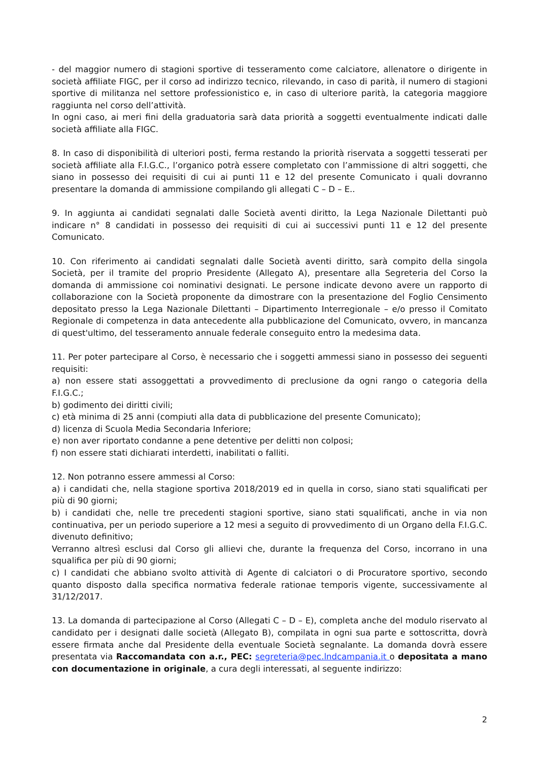- del maggior numero di stagioni sportive di tesseramento come calciatore, allenatore o dirigente in società affiliate FIGC, per il corso ad indirizzo tecnico, rilevando, in caso di parità, il numero di stagioni sportive di militanza nel settore professionistico e, in caso di ulteriore parità, la categoria maggiore raggiunta nel corso dell’attività.
In ogni caso, ai meri fini della graduatoria sarà data priorità a soggetti eventualmente indicati dalle società affiliate alla FIGC.
8. In caso di disponibilità di ulteriori posti, ferma restando la priorità riservata a soggetti tesserati per società affiliate alla F.I.G.C., l’organico potrà essere completato con l’ammissione di altri soggetti, che siano in possesso dei requisiti di cui ai punti 11 e 12 del presente Comunicato i quali dovranno presentare la domanda di ammissione compilando gli allegati C – D – E..
9. In aggiunta ai candidati segnalati dalle Società aventi diritto, la Lega Nazionale Dilettanti può indicare n° 8 candidati in possesso dei requisiti di cui ai successivi punti 11 e 12 del presente Comunicato.
10. Con riferimento ai candidati segnalati dalle Società aventi diritto, sarà compito della singola Società, per il tramite del proprio Presidente (Allegato A), presentare alla Segreteria del Corso la domanda di ammissione coi nominativi designati. Le persone indicate devono avere un rapporto di collaborazione con la Società proponente da dimostrare con la presentazione del Foglio Censimento depositato presso la Lega Nazionale Dilettanti – Dipartimento Interregionale – e/o presso il Comitato Regionale di competenza in data antecedente alla pubblicazione del Comunicato, ovvero, in mancanza di quest'ultimo, del tesseramento annuale federale conseguito entro la medesima data.
11. Per poter partecipare al Corso, è necessario che i soggetti ammessi siano in possesso dei seguenti requisiti:
a) non essere stati assoggettati a provvedimento di preclusione da ogni rango o categoria della F.I.G.C.;
b) godimento dei diritti civili;
c) età minima di 25 anni (compiuti alla data di pubblicazione del presente Comunicato);
d) licenza di Scuola Media Secondaria Inferiore;
e) non aver riportato condanne a pene detentive per delitti non colposi;
f) non essere stati dichiarati interdetti, inabilitati o falliti.
12. Non potranno essere ammessi al Corso:
a) i candidati che, nella stagione sportiva 2018/2019 ed in quella in corso, siano stati squalificati per più di 90 giorni;
b) i candidati che, nelle tre precedenti stagioni sportive, siano stati squalificati, anche in via non continuativa, per un periodo superiore a 12 mesi a seguito di provvedimento di un Organo della F.I.G.C. divenuto definitivo;
Verranno altresì esclusi dal Corso gli allievi che, durante la frequenza del Corso, incorrano in una squalifica per più di 90 giorni;
c) I candidati che abbiano svolto attività di Agente di calciatori o di Procuratore sportivo, secondo quanto disposto dalla specifica normativa federale rationae temporis vigente, successivamente al 31/12/2017.
13. La domanda di partecipazione al Corso (Allegati C – D – E), completa anche del modulo riservato al candidato per i designati dalle società (Allegato B), compilata in ogni sua parte e sottoscritta, dovrà essere firmata anche dal Presidente della eventuale Società segnalante. La domanda dovrà essere presentata via Raccomandata con a.r., PEC: segreteria@pec.lndcampania.it o depositata a mano con documentazione in originale, a cura degli interessati, al seguente indirizzo:
2